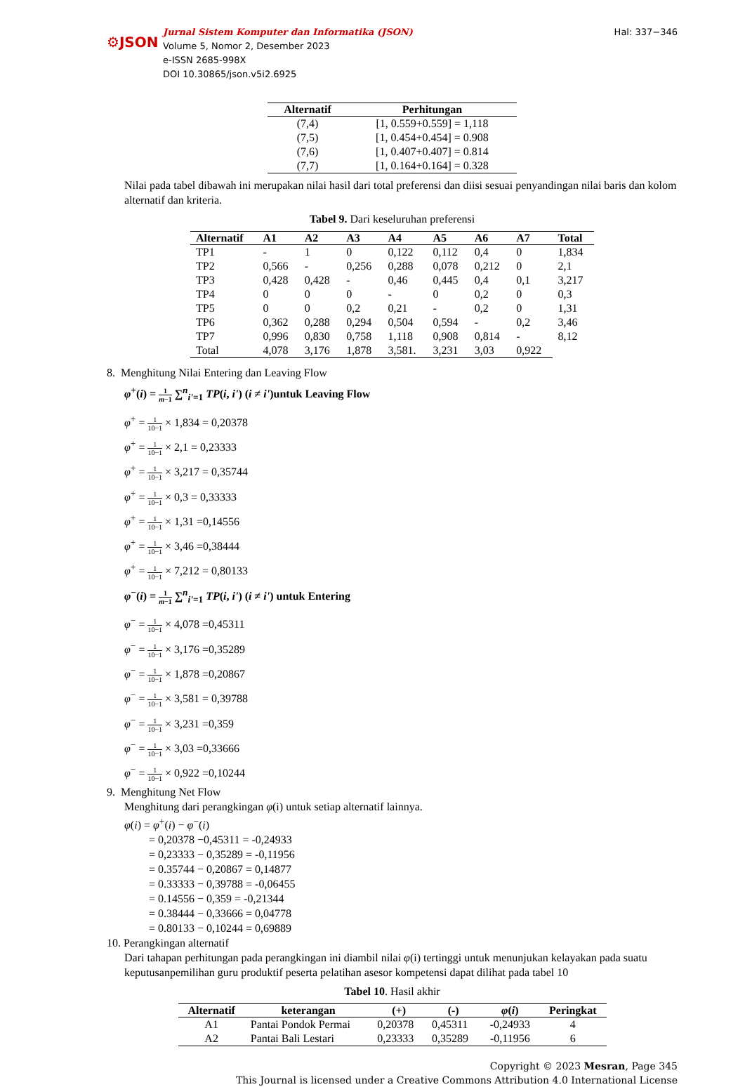⚙JSON
Jurnal Sistem Komputer dan Informatika (JSON)
Volume 5, Nomor 2, Desember 2023
e-ISSN 2685-998X
DOI 10.30865/json.v5i2.6925
Hal: 337−346
| Alternatif | Perhitungan |
| --- | --- |
| (7,4) | [1, 0.559+0.559] = 1,118 |
| (7,5) | [1, 0.454+0.454] = 0.908 |
| (7,6) | [1, 0.407+0.407] = 0.814 |
| (7,7) | [1, 0.164+0.164] = 0.328 |
Nilai pada tabel dibawah ini merupakan nilai hasil dari total preferensi dan diisi sesuai penyandingan nilai baris dan kolom alternatif dan kriteria.
Tabel 9. Dari keseluruhan preferensi
| Alternatif | A1 | A2 | A3 | A4 | A5 | A6 | A7 | Total |
| --- | --- | --- | --- | --- | --- | --- | --- | --- |
| TP1 | - | 1 | 0 | 0,122 | 0,112 | 0,4 | 0 | 1,834 |
| TP2 | 0,566 | - | 0,256 | 0,288 | 0,078 | 0,212 | 0 | 2,1 |
| TP3 | 0,428 | 0,428 | - | 0,46 | 0,445 | 0,4 | 0,1 | 3,217 |
| TP4 | 0 | 0 | 0 | - | 0 | 0,2 | 0 | 0,3 |
| TP5 | 0 | 0 | 0,2 | 0,21 | - | 0,2 | 0 | 1,31 |
| TP6 | 0,362 | 0,288 | 0,294 | 0,504 | 0,594 | - | 0,2 | 3,46 |
| TP7 | 0,996 | 0,830 | 0,758 | 1,118 | 0,908 | 0,814 | - | 8,12 |
| Total | 4,078 | 3,176 | 1,878 | 3,581. | 3,231 | 3,03 | 0,922 | |
8. Menghitung Nilai Entering dan Leaving Flow
φ<sup>+</sup>(i) = 1 m−1 ∑<sup>n</sup><sub>i'=1</sub> TP(i, i') (i ≠ i')untuk Leaving Flow
φ<sup>+</sup> = 1 10−1 × 1,834 = 0,20378
φ<sup>+</sup> = 1 10−1 × 2,1 = 0,23333
φ<sup>+</sup> = 1 10−1 × 3,217 = 0,35744
φ<sup>+</sup> = 1 10−1 × 0,3 = 0,33333
φ<sup>+</sup> = 1 10−1 × 1,31 =0,14556
φ<sup>+</sup> = 1 10−1 × 3,46 =0,38444
φ<sup>+</sup> = 1 10−1 × 7,212 = 0,80133
φ<sup>−</sup>(i) = 1 m−1 ∑<sup>n</sup><sub>i'=1</sub> TP(i, i') (i ≠ i') untuk Entering
φ<sup>−</sup> = 1 10−1 × 4,078 =0,45311
φ<sup>−</sup> = 1 10−1 × 3,176 =0,35289
φ<sup>−</sup> = 1 10−1 × 1,878 =0,20867
φ<sup>−</sup> = 1 10−1 × 3,581 = 0,39788
φ<sup>−</sup> = 1 10−1 × 3,231 =0,359
φ<sup>−</sup> = 1 10−1 × 3,03 =0,33666
φ<sup>−</sup> = 1 10−1 × 0,922 =0,10244
9. Menghitung Net Flow
Menghitung dari perangkingan φ(i) untuk setiap alternatif lainnya.
φ(i) = φ<sup>+</sup>(i) − φ<sup>−</sup>(i)
= 0,20378 −0,45311 = -0,24933
= 0,23333 − 0,35289 = -0,11956
= 0.35744 − 0,20867 = 0,14877
= 0.33333 − 0,39788 = -0,06455
= 0.14556 − 0,359 = -0,21344
= 0.38444 − 0,33666 = 0,04778
= 0.80133 − 0,10244 = 0,69889
10. Perangkingan alternatif
Dari tahapan perhitungan pada perangkingan ini diambil nilai φ(i) tertinggi untuk menunjukan kelayakan pada suatu keputusanpemilihan guru produktif peserta pelatihan asesor kompetensi dapat dilihat pada tabel 10
Tabel 10. Hasil akhir
| Alternatif | keterangan | (+) | (-) | φ ( i ) | Peringkat |
| --- | --- | --- | --- | --- | --- |
| A1 | Pantai Pondok Permai | 0,20378 | 0,45311 | -0,24933 | 4 |
| A2 | Pantai Bali Lestari | 0,23333 | 0,35289 | -0,11956 | 6 |
Copyright © 2023 Mesran, Page 345
This Journal is licensed under a Creative Commons Attribution 4.0 International License